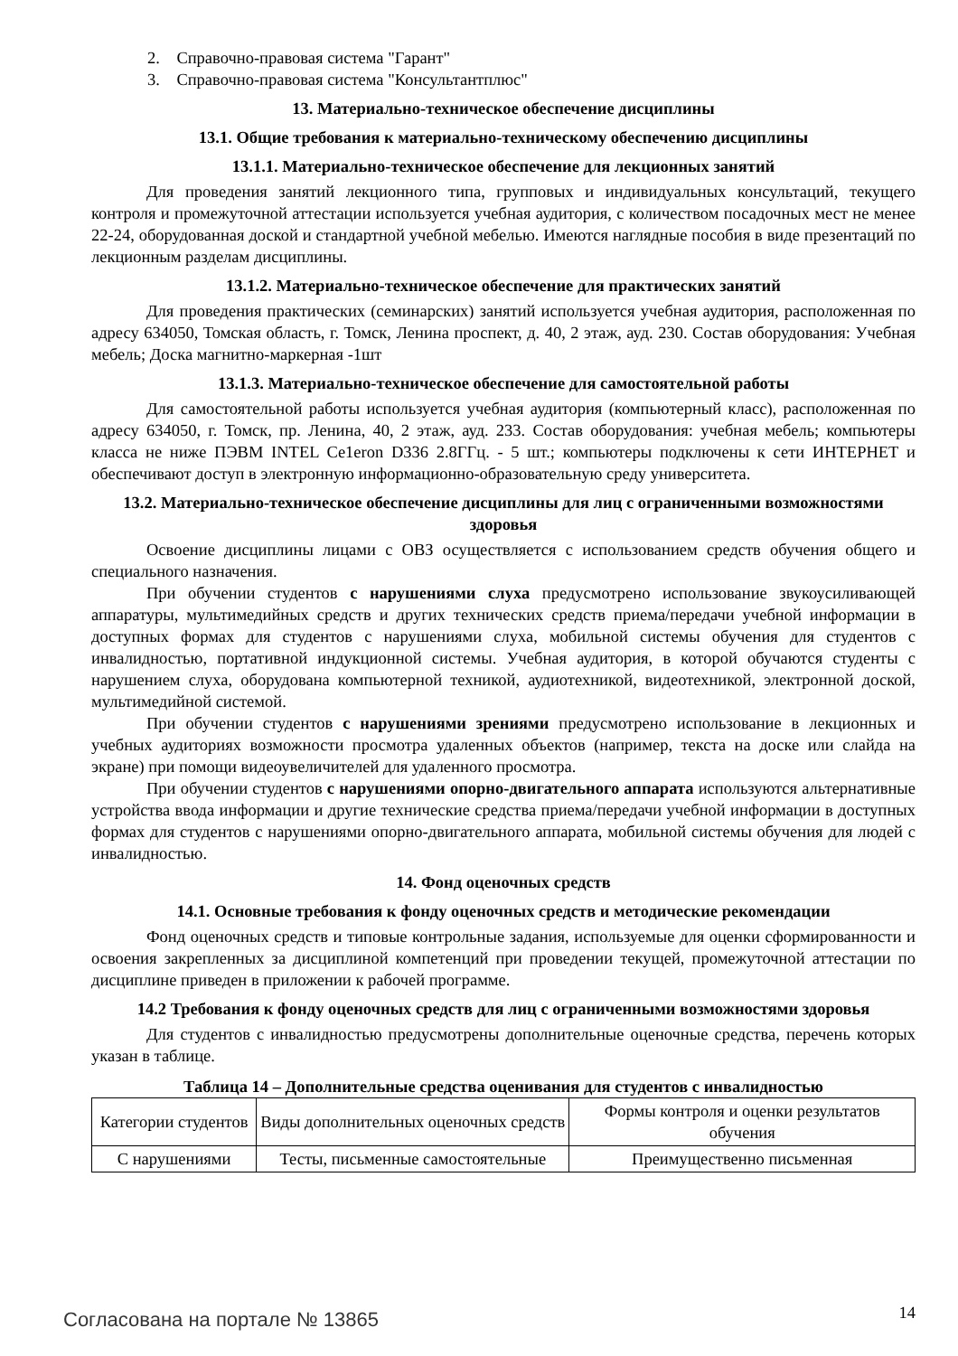2. Справочно-правовая система "Гарант"
3. Справочно-правовая система "Консультантплюс"
13. Материально-техническое обеспечение дисциплины
13.1. Общие требования к материально-техническому обеспечению дисциплины
13.1.1. Материально-техническое обеспечение для лекционных занятий
Для проведения занятий лекционного типа, групповых и индивидуальных консультаций, текущего контроля и промежуточной аттестации используется учебная аудитория, с количеством посадочных мест не менее 22-24, оборудованная доской и стандартной учебной мебелью. Имеются наглядные пособия в виде презентаций по лекционным разделам дисциплины.
13.1.2. Материально-техническое обеспечение для практических занятий
Для проведения практических (семинарских) занятий используется учебная аудитория, расположенная по адресу 634050, Томская область, г. Томск, Ленина проспект, д. 40, 2 этаж, ауд. 230. Состав оборудования: Учебная мебель; Доска магнитно-маркерная -1шт
13.1.3. Материально-техническое обеспечение для самостоятельной работы
Для самостоятельной работы используется учебная аудитория (компьютерный класс), расположенная по адресу 634050, г. Томск, пр. Ленина, 40, 2 этаж, ауд. 233. Состав оборудования: учебная мебель; компьютеры класса не ниже ПЭВМ INTEL Ce1eron D336 2.8ГГц. - 5 шт.; компьютеры подключены к сети ИНТЕРНЕТ и обеспечивают доступ в электронную информационно-образовательную среду университета.
13.2. Материально-техническое обеспечение дисциплины для лиц с ограниченными возможностями здоровья
Освоение дисциплины лицами с ОВЗ осуществляется с использованием средств обучения общего и специального назначения.
При обучении студентов с нарушениями слуха предусмотрено использование звукоусиливающей аппаратуры, мультимедийных средств и других технических средств приема/передачи учебной информации в доступных формах для студентов с нарушениями слуха, мобильной системы обучения для студентов с инвалидностью, портативной индукционной системы. Учебная аудитория, в которой обучаются студенты с нарушением слуха, оборудована компьютерной техникой, аудиотехникой, видеотехникой, электронной доской, мультимедийной системой.
При обучении студентов с нарушениями зрениями предусмотрено использование в лекционных и учебных аудиториях возможности просмотра удаленных объектов (например, текста на доске или слайда на экране) при помощи видеоувеличителей для удаленного просмотра.
При обучении студентов с нарушениями опорно-двигательного аппарата используются альтернативные устройства ввода информации и другие технические средства приема/передачи учебной информации в доступных формах для студентов с нарушениями опорно-двигательного аппарата, мобильной системы обучения для людей с инвалидностью.
14. Фонд оценочных средств
14.1. Основные требования к фонду оценочных средств и методические рекомендации
Фонд оценочных средств и типовые контрольные задания, используемые для оценки сформированности и освоения закрепленных за дисциплиной компетенций при проведении текущей, промежуточной аттестации по дисциплине приведен в приложении к рабочей программе.
14.2 Требования к фонду оценочных средств для лиц с ограниченными возможностями здоровья
Для студентов с инвалидностью предусмотрены дополнительные оценочные средства, перечень которых указан в таблице.
Таблица 14 – Дополнительные средства оценивания для студентов с инвалидностью
| Категории студентов | Виды дополнительных оценочных средств | Формы контроля и оценки результатов обучения |
| С нарушениями | Тесты, письменные самостоятельные | Преимущественно письменная |
Согласована на портале № 13865 14